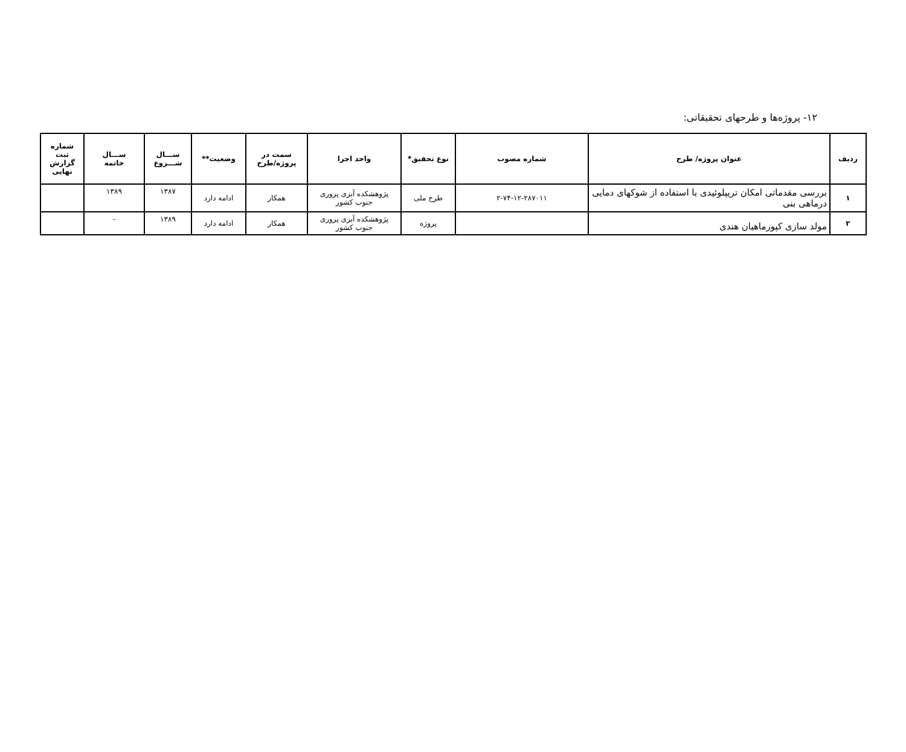۱۲- پروژه‌ها و طرحهای تحقیقاتی:
| ردیف | عنوان پروژه/ طرح | شماره مصوب | نوع تحقیق* | واحد اجرا | سمت در پروژه/طرح | وضعیت** | ســـال شـــروع | ســـال خاتمه | شماره ثبت گزارش نهایی |
| --- | --- | --- | --- | --- | --- | --- | --- | --- | --- |
| ۱ | بررسی مقدماتی امکان تریپلوئیدی با استفاده از شوکهای دمایی درماهی بنی | ۲-۷۴-۱۲-۲۸۷۰۱۱ | طرح ملی | پژوهشکده آبزی پروری جنوب کشور | همکار | ادامه دارد | ۱۳۸۷ | ۱۳۸۹ | |
| ۲ | مولد سازی کپورماهیان هندی | | پروژه | پژوهشکده آبزی پروری جنوب کشور | همکار | ادامه دارد | ۱۳۸۹ | - | |